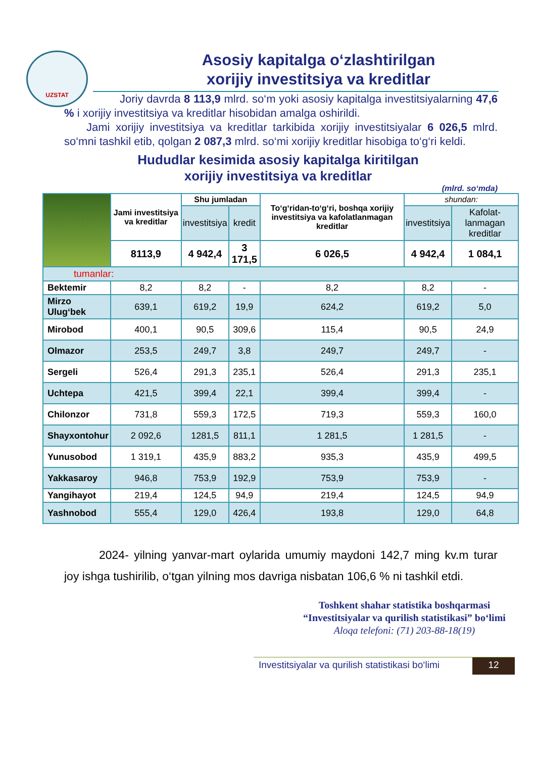UZSTAT
Asosiy kapitalga o‘zlashtirilgan
xorijiy investitsiya va kreditlar
     Joriy davrda 8 113,9 mlrd. so‘m yoki asosiy kapitalga investitsiyalarning 47,6 % i xorijiy investitsiya va kreditlar hisobidan amalga oshirildi.
  Jami xorijiy investitsiya va kreditlar tarkibida xorijiy investitsiyalar 6 026,5 mlrd. so‘mni tashkil etib, qolgan 2 087,3 mlrd. so‘mi xorijiy kreditlar hisobiga to‘g‘ri keldi.
Hududlar kesimida asosiy kapitalga kiritilgan
xorijiy investitsiya va kreditlar
(mlrd. so‘mda)
| | Jami investitsiya va kreditlar | Shu jumladan | | To‘g‘ridan-to‘g‘ri, boshqa xorijiy investitsiya va kafolatlanmagan kreditlar | shundan: | |
| | | investitsiya | kredit | | investitsiya | Kafolat-lanmagan kreditlar |
| | 8113,9 | 4 942,4 | 3 171,5 | 6 026,5 | 4 942,4 | 1 084,1 |
| tumanlar: | | | | | | |
| Bektemir | 8,2 | 8,2 | - | 8,2 | 8,2 | - |
| Mirzo Ulug‘bek | 639,1 | 619,2 | 19,9 | 624,2 | 619,2 | 5,0 |
| Mirobod | 400,1 | 90,5 | 309,6 | 115,4 | 90,5 | 24,9 |
| Olmazor | 253,5 | 249,7 | 3,8 | 249,7 | 249,7 | - |
| Sergeli | 526,4 | 291,3 | 235,1 | 526,4 | 291,3 | 235,1 |
| Uchtepa | 421,5 | 399,4 | 22,1 | 399,4 | 399,4 | - |
| Chilonzor | 731,8 | 559,3 | 172,5 | 719,3 | 559,3 | 160,0 |
| Shayxontohur | 2 092,6 | 1281,5 | 811,1 | 1 281,5 | 1 281,5 | - |
| Yunusobod | 1 319,1 | 435,9 | 883,2 | 935,3 | 435,9 | 499,5 |
| Yakkasaroy | 946,8 | 753,9 | 192,9 | 753,9 | 753,9 | - |
| Yangihayot | 219,4 | 124,5 | 94,9 | 219,4 | 124,5 | 94,9 |
| Yashnobod | 555,4 | 129,0 | 426,4 | 193,8 | 129,0 | 64,8 |
   2024- yilning yanvar-mart oylarida umumiy maydoni 142,7 ming kv.m turar joy ishga tushirilib, o‘tgan yilning mos davriga nisbatan 106,6 % ni tashkil etdi.
Toshkent shahar statistika boshqarmasi
“Investitsiyalar va qurilish statistikasi” bo‘limi
Aloqa telefoni: (71) 203-88-18(19)
Investitsiyalar va qurilish statistikasi bo‘limi 12